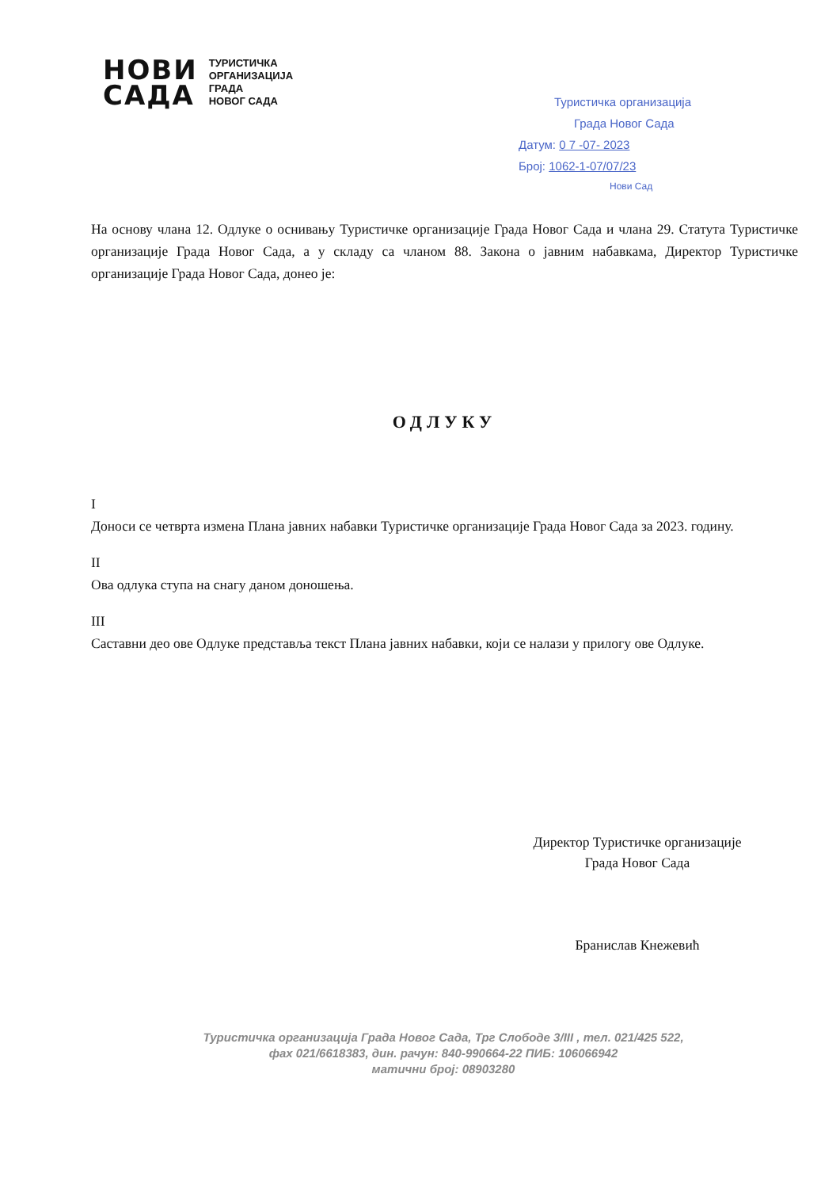НОВИ
САДА
ТУРИСТИЧКА
ОРГАНИЗАЦИЈА
ГРАДА
НОВОГ САДА
Туристичка организација
Града Новог Сада
Датум: 0 7 -07- 2023
Број: 1062-1-07/07/23
Нови Сад
На основу члана 12. Одлуке о оснивању Туристичке организације Града Новог Сада и члана 29. Статута Туристичке организације Града Новог Сада, а у складу са чланом 88. Закона о јавним набавкама, Директор Туристичке организације Града Новог Сада, донео је:
ОДЛУКУ
I
Доноси се четврта измена Плана јавних набавки Туристичке организације Града Новог Сада за 2023. годину.
II
Ова одлука ступа на снагу даном доношења.
III
Саставни део ове Одлуке представља текст Плана јавних набавки, који се налази у прилогу ове Одлуке.
Директор Туристичке организације
Града Новог Сада
Бранислав Кнежевић
Туристичка организација Града Новог Сада, Трг Слободе 3/III , тел. 021/425 522,
фах 021/6618383, дин. рачун: 840-990664-22 ПИБ: 106066942
матични број: 08903280